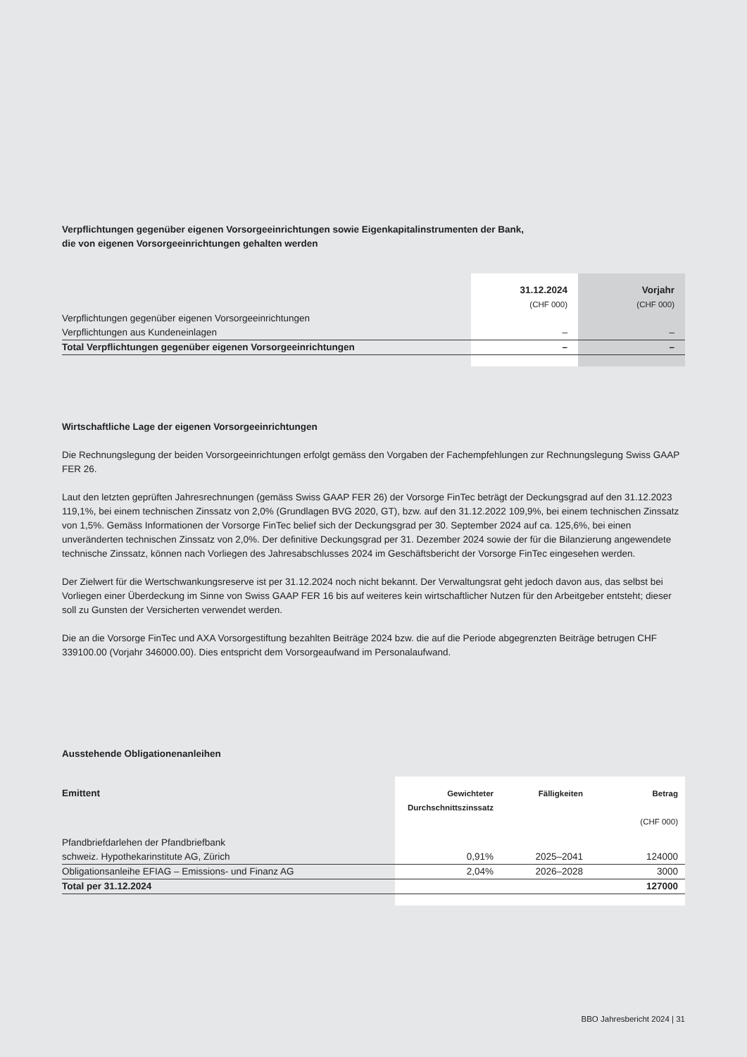Verpflichtungen gegenüber eigenen Vorsorgeeinrichtungen sowie Eigenkapitalinstrumenten der Bank,
die von eigenen Vorsorgeeinrichtungen gehalten werden
| | 31.12.2024 | Vorjahr |
| | (CHF 000) | (CHF 000) |
| Verpflichtungen gegenüber eigenen Vorsorgeeinrichtungen | | |
| Verpflichtungen aus Kundeneinlagen | – | – |
| Total Verpflichtungen gegenüber eigenen Vorsorgeeinrichtungen | – | – |
Wirtschaftliche Lage der eigenen Vorsorgeeinrichtungen
Die Rechnungslegung der beiden Vorsorgeeinrichtungen erfolgt gemäss den Vorgaben der Fachempfehlungen zur Rechnungslegung Swiss GAAP FER 26.
Laut den letzten geprüften Jahresrechnungen (gemäss Swiss GAAP FER 26) der Vorsorge FinTec beträgt der Deckungsgrad auf den 31.12.2023 119,1%, bei einem technischen Zinssatz von 2,0% (Grundlagen BVG 2020, GT), bzw. auf den 31.12.2022 109,9%, bei einem technischen Zinssatz von 1,5%. Gemäss Informationen der Vorsorge FinTec belief sich der Deckungsgrad per 30. September 2024 auf ca. 125,6%, bei einen unveränderten technischen Zinssatz von 2,0%. Der definitive Deckungsgrad per 31. Dezember 2024 sowie der für die Bilanzierung angewendete technische Zinssatz, können nach Vorliegen des Jahresabschlusses 2024 im Geschäftsbericht der Vorsorge FinTec eingesehen werden.
Der Zielwert für die Wertschwankungsreserve ist per 31.12.2024 noch nicht bekannt. Der Verwaltungsrat geht jedoch davon aus, das selbst bei Vorliegen einer Überdeckung im Sinne von Swiss GAAP FER 16 bis auf weiteres kein wirtschaftlicher Nutzen für den Arbeitgeber entsteht; dieser soll zu Gunsten der Versicherten verwendet werden.
Die an die Vorsorge FinTec und AXA Vorsorgestiftung bezahlten Beiträge 2024 bzw. die auf die Periode abgegrenzten Beiträge betrugen CHF 339100.00 (Vorjahr 346000.00). Dies entspricht dem Vorsorgeaufwand im Personalaufwand.
Ausstehende Obligationenanleihen
| Emittent | Gewichteter Durchschnittszinssatz | Fälligkeiten | Betrag |
| | | | (CHF 000) |
| Pfandbriefdarlehen der Pfandbriefbank | | | |
| schweiz. Hypothekarinstitute AG, Zürich | 0,91% | 2025–2041 | 124000 |
| Obligationsanleihe EFIAG – Emissions- und Finanz AG | 2,04% | 2026–2028 | 3000 |
| Total per 31.12.2024 | | | 127000 |
BBO Jahresbericht 2024 | 31